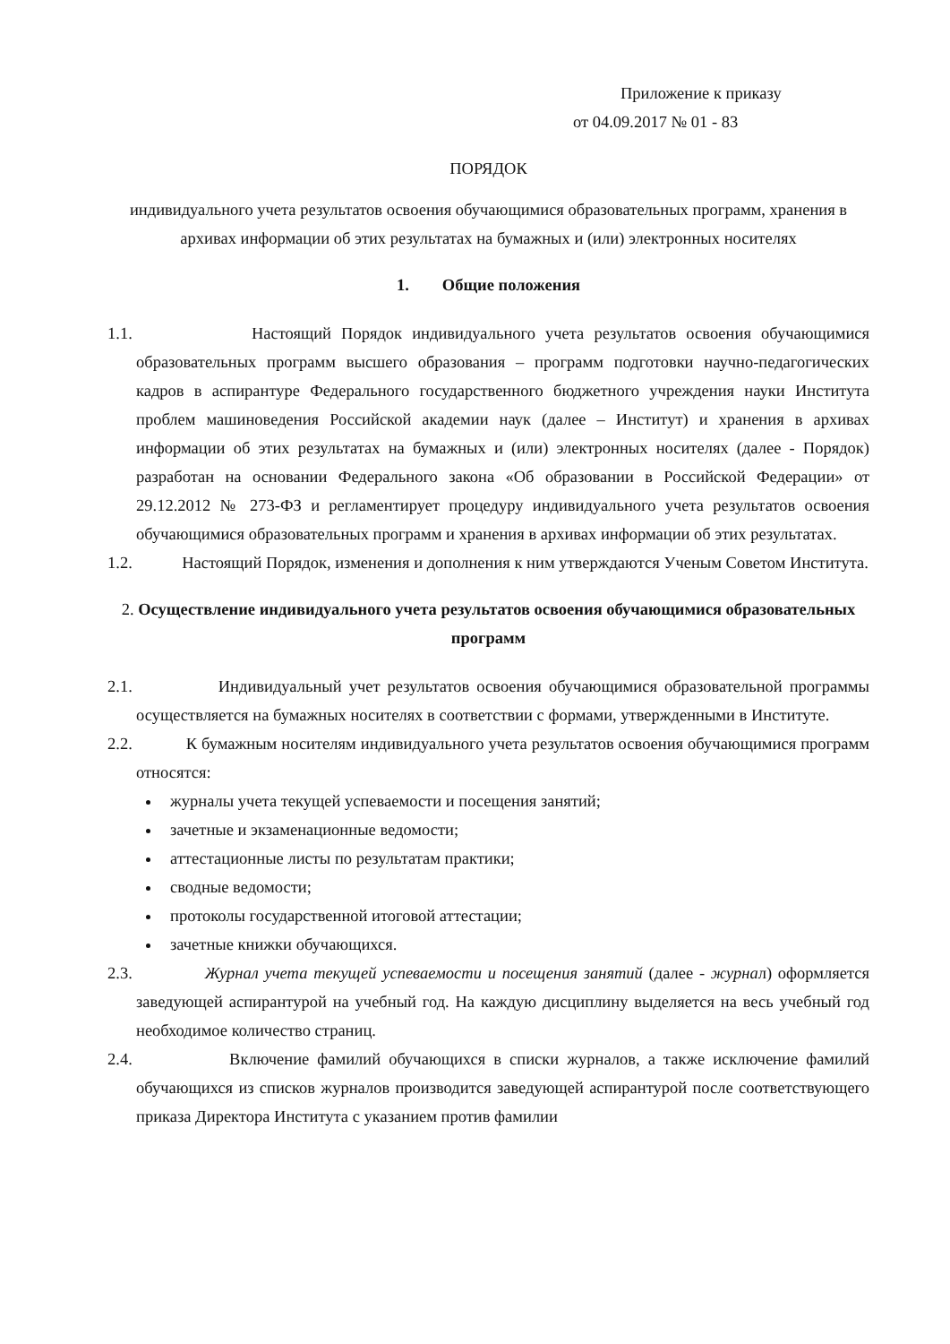Приложение к приказу
от 04.09.2017 № 01 - 83
ПОРЯДОК
индивидуального учета результатов освоения обучающимися образовательных программ, хранения в архивах информации об этих результатах на бумажных и (или) электронных носителях
1. Общие положения
1.1. Настоящий Порядок индивидуального учета результатов освоения обучающимися образовательных программ высшего образования – программ подготовки научно-педагогических кадров в аспирантуре Федерального государственного бюджетного учреждения науки Института проблем машиноведения Российской академии наук (далее – Институт) и хранения в архивах информации об этих результатах на бумажных и (или) электронных носителях (далее - Порядок) разработан на основании Федерального закона «Об образовании в Российской Федерации» от 29.12.2012 № 273-ФЗ и регламентирует процедуру индивидуального учета результатов освоения обучающимися образовательных программ и хранения в архивах информации об этих результатах.
1.2. Настоящий Порядок, изменения и дополнения к ним утверждаются Ученым Советом Института.
2. Осуществление индивидуального учета результатов освоения обучающимися образовательных программ
2.1. Индивидуальный учет результатов освоения обучающимися образовательной программы осуществляется на бумажных носителях в соответствии с формами, утвержденными в Институте.
2.2. К бумажным носителям индивидуального учета результатов освоения обучающимися программ относятся:
журналы учета текущей успеваемости и посещения занятий;
зачетные и экзаменационные ведомости;
аттестационные листы по результатам практики;
сводные ведомости;
протоколы государственной итоговой аттестации;
зачетные книжки обучающихся.
2.3. Журнал учета текущей успеваемости и посещения занятий (далее - журнал) оформляется заведующей аспирантурой на учебный год. На каждую дисциплину выделяется на весь учебный год необходимое количество страниц.
2.4. Включение фамилий обучающихся в списки журналов, а также исключение фамилий обучающихся из списков журналов производится заведующей аспирантурой после соответствующего приказа Директора Института с указанием против фамилии